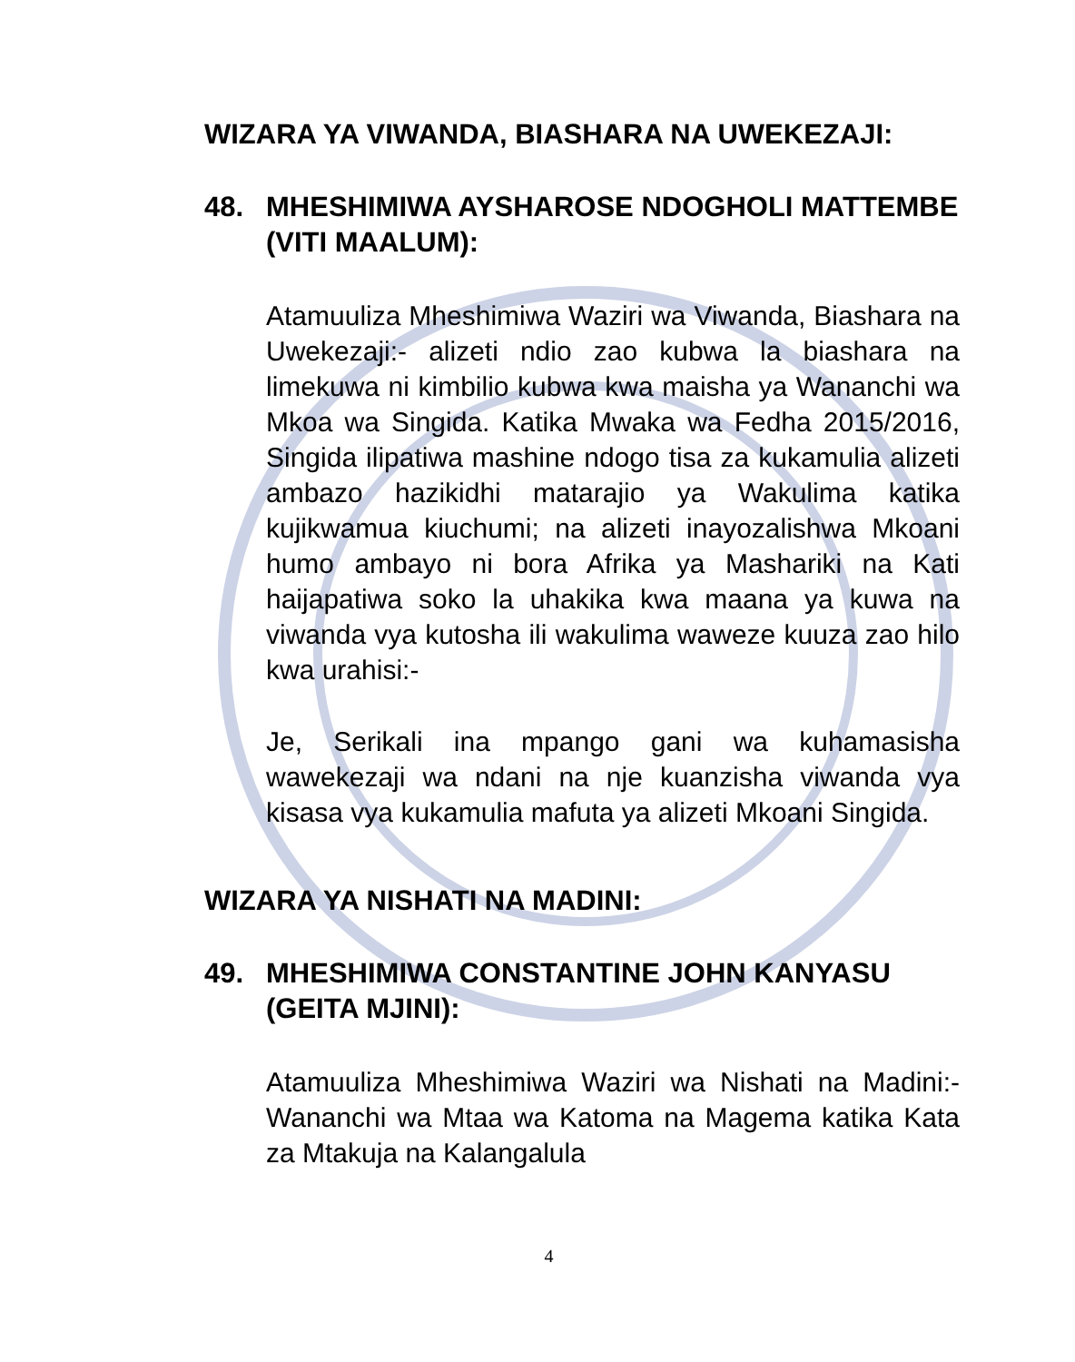WIZARA YA VIWANDA, BIASHARA NA UWEKEZAJI:
48. MHESHIMIWA AYSHAROSE NDOGHOLI MATTEMBE (VITI MAALUM):
Atamuuliza Mheshimiwa Waziri wa Viwanda, Biashara na Uwekezaji:- alizeti ndio zao kubwa la biashara na limekuwa ni kimbilio kubwa kwa maisha ya Wananchi wa Mkoa wa Singida. Katika Mwaka wa Fedha 2015/2016, Singida ilipatiwa mashine ndogo tisa za kukamulia alizeti ambazo hazikidhi matarajio ya Wakulima katika kujikwamua kiuchumi; na alizeti inayozalishwa Mkoani humo ambayo ni bora Afrika ya Mashariki na Kati haijapatiwa soko la uhakika kwa maana ya kuwa na viwanda vya kutosha ili wakulima waweze kuuza zao hilo kwa urahisi:-
Je, Serikali ina mpango gani wa kuhamasisha wawekezaji wa ndani na nje kuanzisha viwanda vya kisasa vya kukamulia mafuta ya alizeti Mkoani Singida.
WIZARA YA NISHATI NA MADINI:
49. MHESHIMIWA CONSTANTINE JOHN KANYASU (GEITA MJINI):
Atamuuliza Mheshimiwa Waziri wa Nishati na Madini:- Wananchi wa Mtaa wa Katoma na Magema katika Kata za Mtakuja na Kalangalula
4